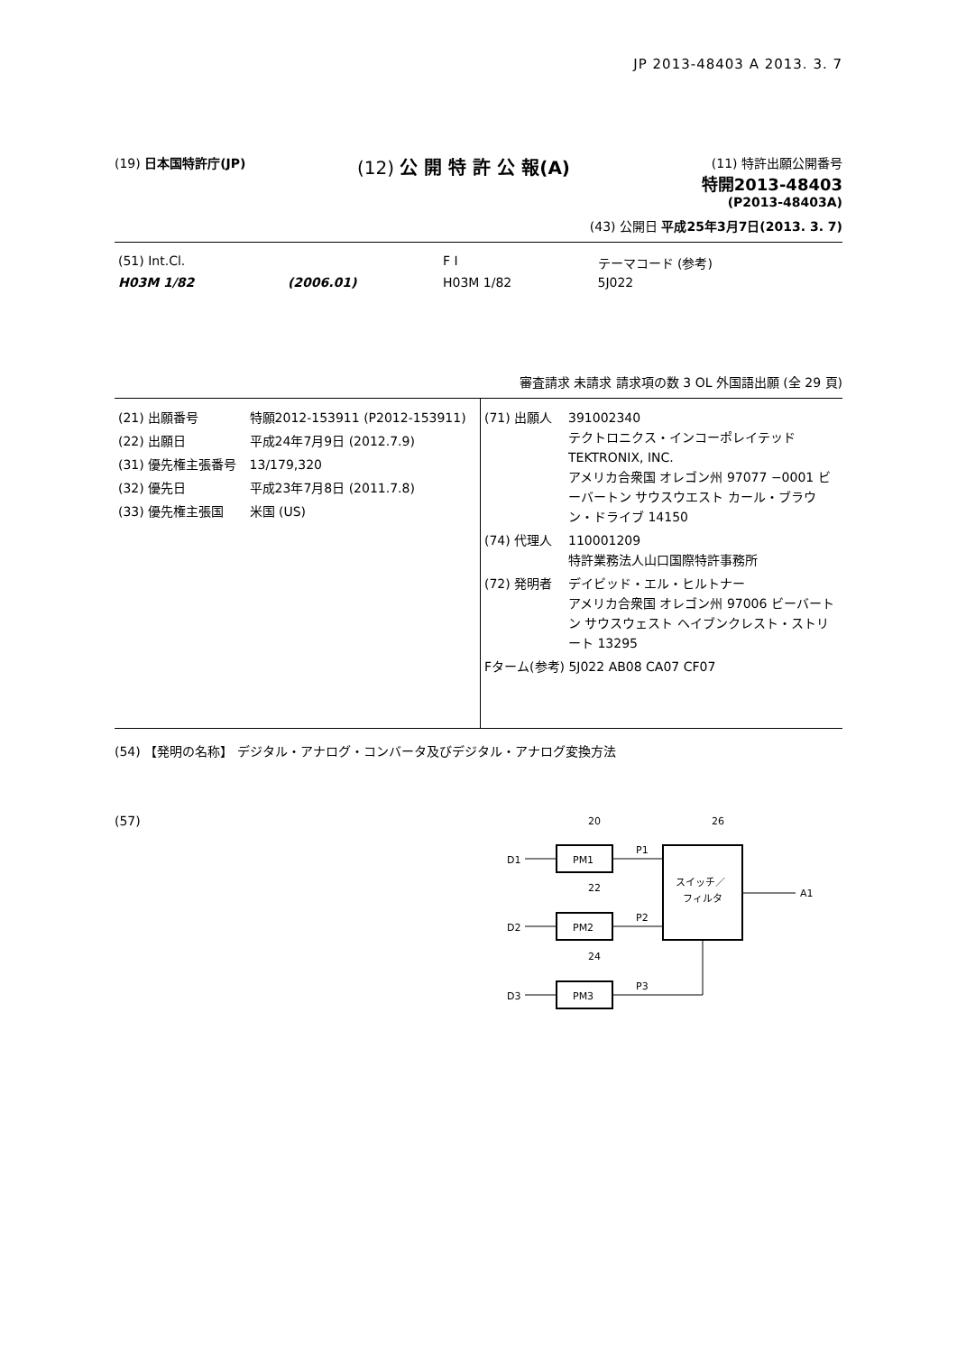JP 2013-48403 A 2013. 3. 7
(19) 日本国特許庁(JP)
(12) 公 開 特 許 公 報(A)
(11) 特許出願公開番号
特開2013-48403
(P2013-48403A)
(43) 公開日 平成25年3月7日(2013. 3. 7)
| (51) Int.Cl. | | F I | テーマコード (参考) |
| H03M 1/82 | (2006.01) | H03M 1/82 | 5J022 |
審査請求 未請求 請求項の数 3 OL 外国語出願 (全 29 頁)
| (21) 出願番号 | 特願2012-153911 (P2012-153911) |
| (22) 出願日 | 平成24年7月9日 (2012.7.9) |
| (31) 優先権主張番号 | 13/179,320 |
| (32) 優先日 | 平成23年7月8日 (2011.7.8) |
| (33) 優先権主張国 | 米国 (US) |
| (71) 出願人 | 391002340 テクトロニクス・インコーポレイテッド TEKTRONIX, INC. アメリカ合衆国 オレゴン州 97077 −0001 ビーバートン サウスウエスト カール・ブラウン・ドライブ 14150 |
| (74) 代理人 | 110001209 特許業務法人山口国際特許事務所 |
| (72) 発明者 | デイビッド・エル・ヒルトナー アメリカ合衆国 オレゴン州 97006 ビーバートン サウスウェスト ヘイブンクレスト・ストリート 13295 |
| Fターム(参考) 5J022 AB08 CA07 CF07 | |
(54) 【発明の名称】 デジタル・アナログ・コンバータ及びデジタル・アナログ変換方法
(57)
20
22
24
26
D1
D2
D3
PM1
PM2
PM3
P1
P2
P3
スイッチ／
フィルタ
A1